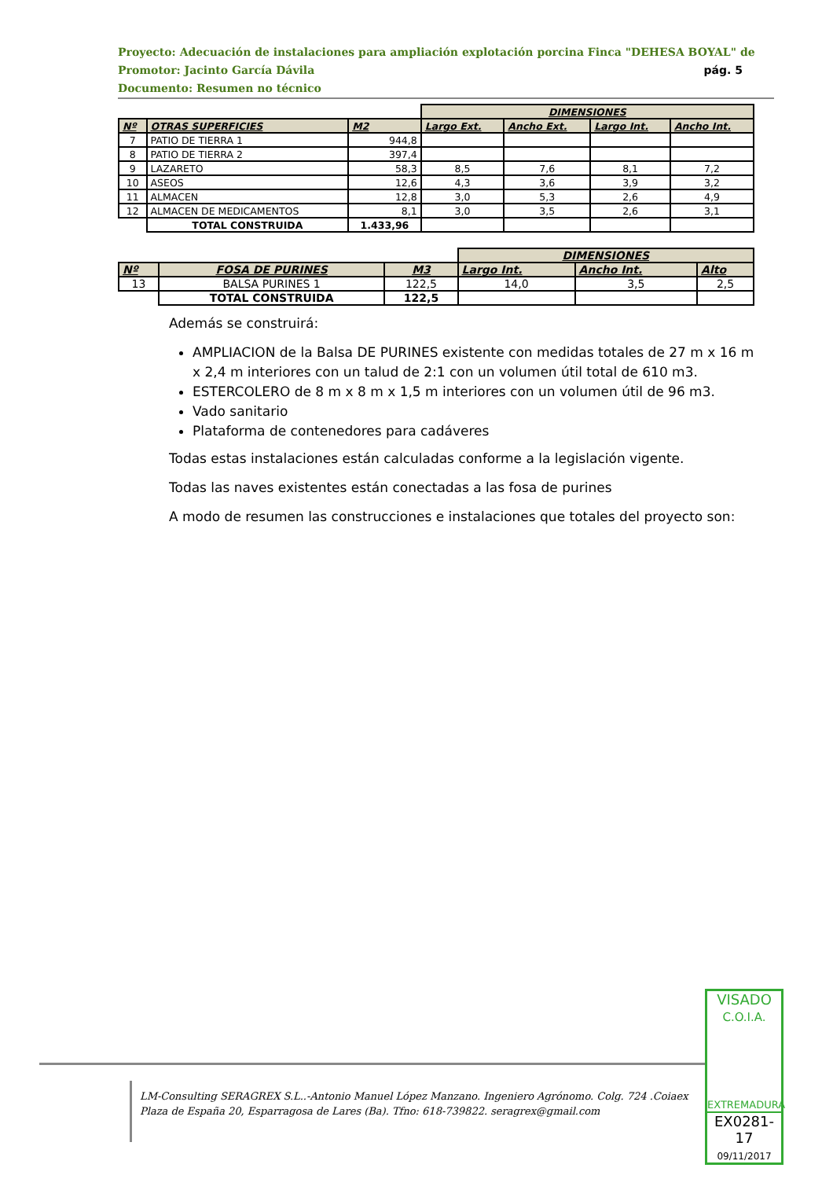Proyecto: Adecuación de instalaciones para ampliación explotación porcina Finca "DEHESA BOYAL" de
Promotor: Jacinto García Dávila pág. 5
Documento: Resumen no técnico
| | | | DIMENSIONES | | | |
| --- | --- | --- | --- | --- | --- | --- |
| Nº | OTRAS SUPERFICIES | M2 | Largo Ext. | Ancho Ext. | Largo Int. | Ancho Int. |
| 7 | PATIO DE TIERRA 1 | 944,8 | | | | |
| 8 | PATIO DE TIERRA 2 | 397,4 | | | | |
| 9 | LAZARETO | 58,3 | 8,5 | 7,6 | 8,1 | 7,2 |
| 10 | ASEOS | 12,6 | 4,3 | 3,6 | 3,9 | 3,2 |
| 11 | ALMACEN | 12,8 | 3,0 | 5,3 | 2,6 | 4,9 |
| 12 | ALMACEN DE MEDICAMENTOS | 8,1 | 3,0 | 3,5 | 2,6 | 3,1 |
| | TOTAL CONSTRUIDA | 1.433,96 | | | | |
| | | | DIMENSIONES | | |
| --- | --- | --- | --- | --- | --- |
| Nº | FOSA DE PURINES | M3 | Largo Int. | Ancho Int. | Alto |
| 13 | BALSA PURINES 1 | 122,5 | 14,0 | 3,5 | 2,5 |
| | TOTAL CONSTRUIDA | 122,5 | | | |
Además se construirá:
AMPLIACION de la Balsa DE PURINES existente con medidas totales de 27 m x 16 m x 2,4 m interiores con un talud de 2:1 con un volumen útil total de 610 m3.
ESTERCOLERO de 8 m x 8 m x 1,5 m interiores con un volumen útil de 96 m3.
Vado sanitario
Plataforma de contenedores para cadáveres
Todas estas instalaciones están calculadas conforme a la legislación vigente.
Todas las naves existentes están conectadas a las fosa de purines
A modo de resumen las construcciones e instalaciones que totales del proyecto son:
LM-Consulting SERAGREX S.L..-Antonio Manuel López Manzano. Ingeniero Agrónomo. Colg. 724 .Coiaex
Plaza de España 20, Esparragosa de Lares (Ba). Tfno: 618-739822. seragrex@gmail.com
VISADO
C.O.I.A.
EXTREMADURA
EX0281-17
09/11/2017